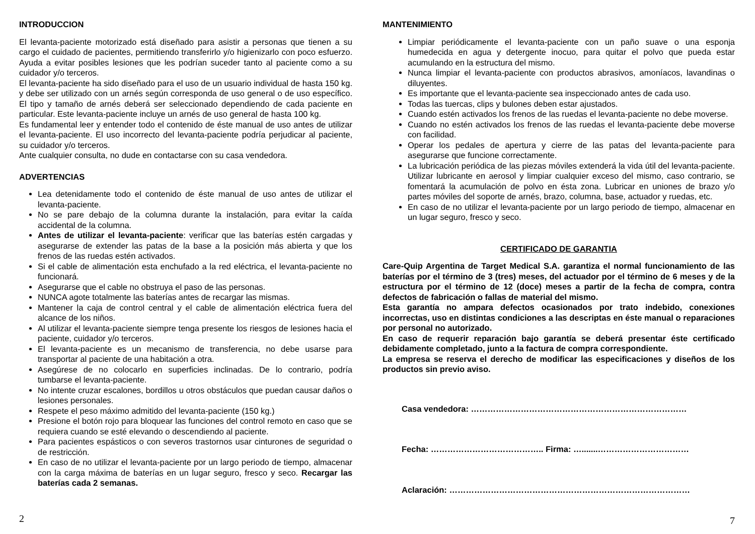INTRODUCCION
El levanta-paciente motorizado está diseñado para asistir a personas que tienen a su cargo el cuidado de pacientes, permitiendo transferirlo y/o higienizarlo con poco esfuerzo. Ayuda a evitar posibles lesiones que les podrían suceder tanto al paciente como a su cuidador y/o terceros.
El levanta-paciente ha sido diseñado para el uso de un usuario individual de hasta 150 kg. y debe ser utilizado con un arnés según corresponda de uso general o de uso específico. El tipo y tamaño de arnés deberá ser seleccionado dependiendo de cada paciente en particular. Este levanta-paciente incluye un arnés de uso general de hasta 100 kg.
Es fundamental leer y entender todo el contenido de éste manual de uso antes de utilizar el levanta-paciente. El uso incorrecto del levanta-paciente podría perjudicar al paciente, su cuidador y/o terceros.
Ante cualquier consulta, no dude en contactarse con su casa vendedora.
ADVERTENCIAS
Lea detenidamente todo el contenido de éste manual de uso antes de utilizar el levanta-paciente.
No se pare debajo de la columna durante la instalación, para evitar la caída accidental de la columna.
Antes de utilizar el levanta-paciente: verificar que las baterías estén cargadas y asegurarse de extender las patas de la base a la posición más abierta y que los frenos de las ruedas estén activados.
Si el cable de alimentación esta enchufado a la red eléctrica, el levanta-paciente no funcionará.
Asegurarse que el cable no obstruya el paso de las personas.
NUNCA agote totalmente las baterías antes de recargar las mismas.
Mantener la caja de control central y el cable de alimentación eléctrica fuera del alcance de los niños.
Al utilizar el levanta-paciente siempre tenga presente los riesgos de lesiones hacia el paciente, cuidador y/o terceros.
El levanta-paciente es un mecanismo de transferencia, no debe usarse para transportar al paciente de una habitación a otra.
Asegúrese de no colocarlo en superficies inclinadas. De lo contrario, podría tumbarse el levanta-paciente.
No intente cruzar escalones, bordillos u otros obstáculos que puedan causar daños o lesiones personales.
Respete el peso máximo admitido del levanta-paciente (150 kg.)
Presione el botón rojo para bloquear las funciones del control remoto en caso que se requiera cuando se esté elevando o descendiendo al paciente.
Para pacientes espásticos o con severos trastornos usar cinturones de seguridad o de restricción.
En caso de no utilizar el levanta-paciente por un largo periodo de tiempo, almacenar con la carga máxima de baterías en un lugar seguro, fresco y seco. Recargar las baterías cada 2 semanas.
2
MANTENIMIENTO
Limpiar periódicamente el levanta-paciente con un paño suave o una esponja humedecida en agua y detergente inocuo, para quitar el polvo que pueda estar acumulando en la estructura del mismo.
Nunca limpiar el levanta-paciente con productos abrasivos, amoníacos, lavandinas o diluyentes.
Es importante que el levanta-paciente sea inspeccionado antes de cada uso.
Todas las tuercas, clips y bulones deben estar ajustados.
Cuando estén activados los frenos de las ruedas el levanta-paciente no debe moverse.
Cuando no estén activados los frenos de las ruedas el levanta-paciente debe moverse con facilidad.
Operar los pedales de apertura y cierre de las patas del levanta-paciente para asegurarse que funcione correctamente.
La lubricación periódica de las piezas móviles extenderá la vida útil del levanta-paciente. Utilizar lubricante en aerosol y limpiar cualquier exceso del mismo, caso contrario, se fomentará la acumulación de polvo en ésta zona. Lubricar en uniones de brazo y/o partes móviles del soporte de arnés, brazo, columna, base, actuador y ruedas, etc.
En caso de no utilizar el levanta-paciente por un largo periodo de tiempo, almacenar en un lugar seguro, fresco y seco.
CERTIFICADO DE GARANTIA
Care-Quip Argentina de Target Medical S.A. garantiza el normal funcionamiento de las baterías por el término de 3 (tres) meses, del actuador por el término de 6 meses y de la estructura por el término de 12 (doce) meses a partir de la fecha de compra, contra defectos de fabricación o fallas de material del mismo.
Esta garantía no ampara defectos ocasionados por trato indebido, conexiones incorrectas, uso en distintas condiciones a las descriptas en éste manual o reparaciones por personal no autorizado.
En caso de requerir reparación bajo garantía se deberá presentar éste certificado debidamente completado, junto a la factura de compra correspondiente.
La empresa se reserva el derecho de modificar las especificaciones y diseños de los productos sin previo aviso.
Casa vendedora: ……………………………………………………………………
Fecha: ………………………………….. Firma: ….......……………………………
Aclaración: ……………………………………………………………………………
7